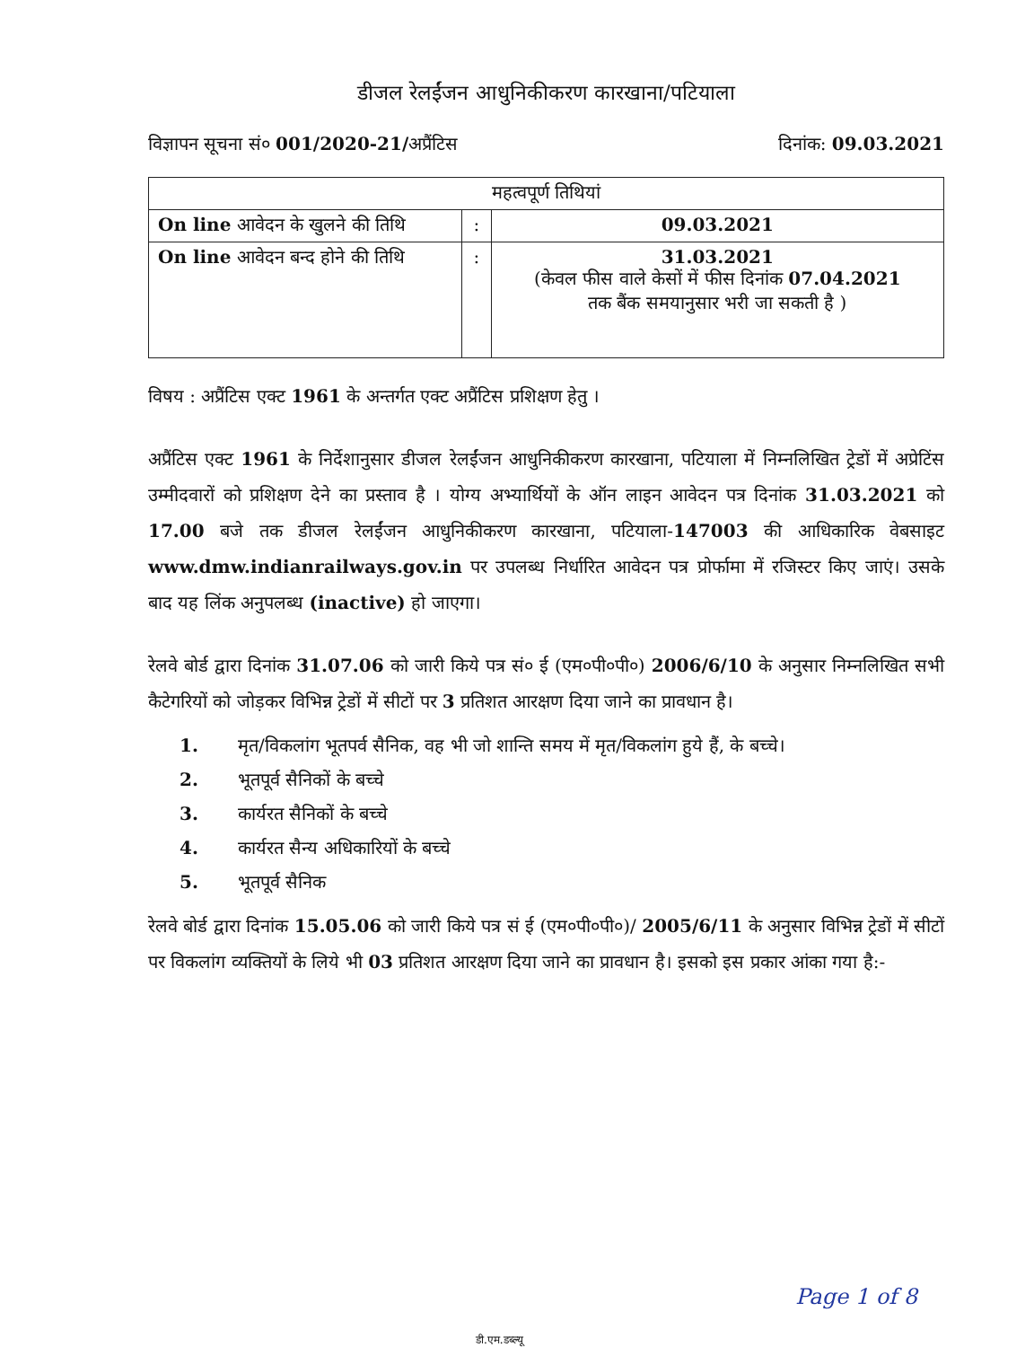डीजल रेलईंजन आधुनिकीकरण कारखाना/पटियाला
विज्ञापन सूचना सं० 001/2020-21/अप्रैंटिस दिनांक: 09.03.2021
| महत्वपूर्ण तिथियां | | |
| --- | --- | --- |
| On line आवेदन के खुलने की तिथि | : | 09.03.2021 |
| On line आवेदन बन्द होने की तिथि | : | 31.03.2021 (केवल फीस वाले केसों में फीस दिनांक 07.04.2021 तक बैंक समयानुसार भरी जा सकती है ) |
विषय : अप्रैंटिस एक्ट 1961 के अन्तर्गत एक्ट अप्रैंटिस प्रशिक्षण हेतु ।
अप्रैंटिस एक्ट 1961 के निर्देशानुसार डीजल रेलईंजन आधुनिकीकरण कारखाना, पटियाला में निम्नलिखित ट्रेडों में अप्रेटिंस उम्मीदवारों को प्रशिक्षण देने का प्रस्ताव है । योग्य अभ्यार्थियों के ऑन लाइन आवेदन पत्र दिनांक 31.03.2021 को 17.00 बजे तक डीजल रेलईंजन आधुनिकीकरण कारखाना, पटियाला-147003 की आधिकारिक वेबसाइट www.dmw.indianrailways.gov.in पर उपलब्ध निर्धारित आवेदन पत्र प्रोर्फामा में रजिस्टर किए जाएं। उसके बाद यह लिंक अनुपलब्ध (inactive) हो जाएगा।
रेलवे बोर्ड द्वारा दिनांक 31.07.06 को जारी किये पत्र सं० ई (एम०पी०पी०) 2006/6/10 के अनुसार निम्नलिखित सभी कैटेगरियों को जोड़कर विभिन्न ट्रेडों में सीटों पर 3 प्रतिशत आरक्षण दिया जाने का प्रावधान है।
1. मृत/विकलांग भूतपर्व सैनिक, वह भी जो शान्ति समय में मृत/विकलांग हुये हैं, के बच्चे।
2. भूतपूर्व सैनिकों के बच्चे
3. कार्यरत सैनिकों के बच्चे
4. कार्यरत सैन्य अधिकारियों के बच्चे
5. भूतपूर्व सैनिक
रेलवे बोर्ड द्वारा दिनांक 15.05.06 को जारी किये पत्र सं ई (एम०पी०पी०)/ 2005/6/11 के अनुसार विभिन्न ट्रेडों में सीटों पर विकलांग व्यक्तियों के लिये भी 03 प्रतिशत आरक्षण दिया जाने का प्रावधान है। इसको इस प्रकार आंका गया है:-
Page 1 of 8
डी.एम.डब्ल्यू